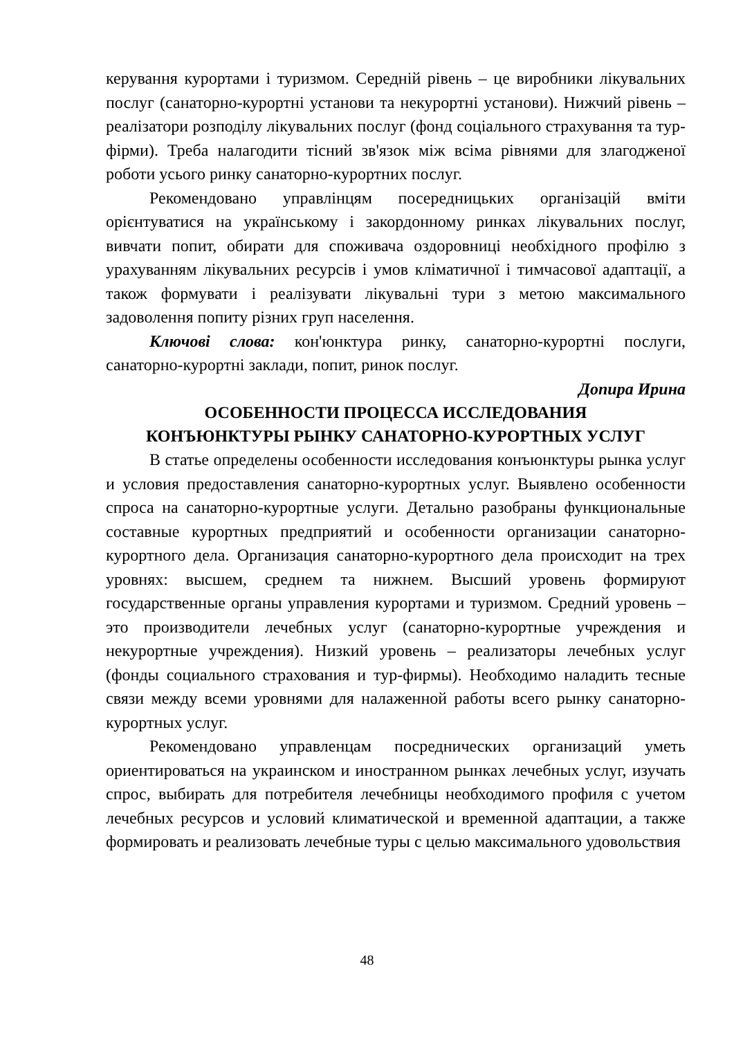керування курортами і туризмом. Середній рівень – це виробники лікувальних послуг (санаторно-курортні установи та некурортні установи). Нижчий рівень – реалізатори розподілу лікувальних послуг (фонд соціального страхування та тур-фірми). Треба налагодити тісний зв'язок між всіма рівнями для злагодженої роботи усього ринку санаторно-курортних послуг.
Рекомендовано управлінцям посередницьких організацій вміти орієнтуватися на українському і закордонному ринках лікувальних послуг, вивчати попит, обирати для споживача оздоровниці необхідного профілю з урахуванням лікувальних ресурсів і умов кліматичної і тимчасової адаптації, а також формувати і реалізувати лікувальні тури з метою максимального задоволення попиту різних груп населення.
Ключові слова: кон'юнктура ринку, санаторно-курортні послуги, санаторно-курортні заклади, попит, ринок послуг.
Допира Ирина
ОСОБЕННОСТИ ПРОЦЕССА ИССЛЕДОВАНИЯ
КОНЪЮНКТУРЫ РЫНКУ САНАТОРНО-КУРОРТНЫХ УСЛУГ
В статье определены особенности исследования конъюнктуры рынка услуг и условия предоставления санаторно-курортных услуг. Выявлено особенности спроса на санаторно-курортные услуги. Детально разобраны функциональные составные курортных предприятий и особенности организации санаторно-курортного дела. Организация санаторно-курортного дела происходит на трех уровнях: высшем, среднем та нижнем. Высший уровень формируют государственные органы управления курортами и туризмом. Средний уровень – это производители лечебных услуг (санаторно-курортные учреждения и некурортные учреждения). Низкий уровень – реализаторы лечебных услуг (фонды социального страхования и тур-фирмы). Необходимо наладить тесные связи между всеми уровнями для налаженной работы всего рынку санаторно-курортных услуг.
Рекомендовано управленцам посреднических организаций уметь ориентироваться на украинском и иностранном рынках лечебных услуг, изучать спрос, выбирать для потребителя лечебницы необходимого профиля с учетом лечебных ресурсов и условий климатической и временной адаптации, а также формировать и реализовать лечебные туры с целью максимального удовольствия
48